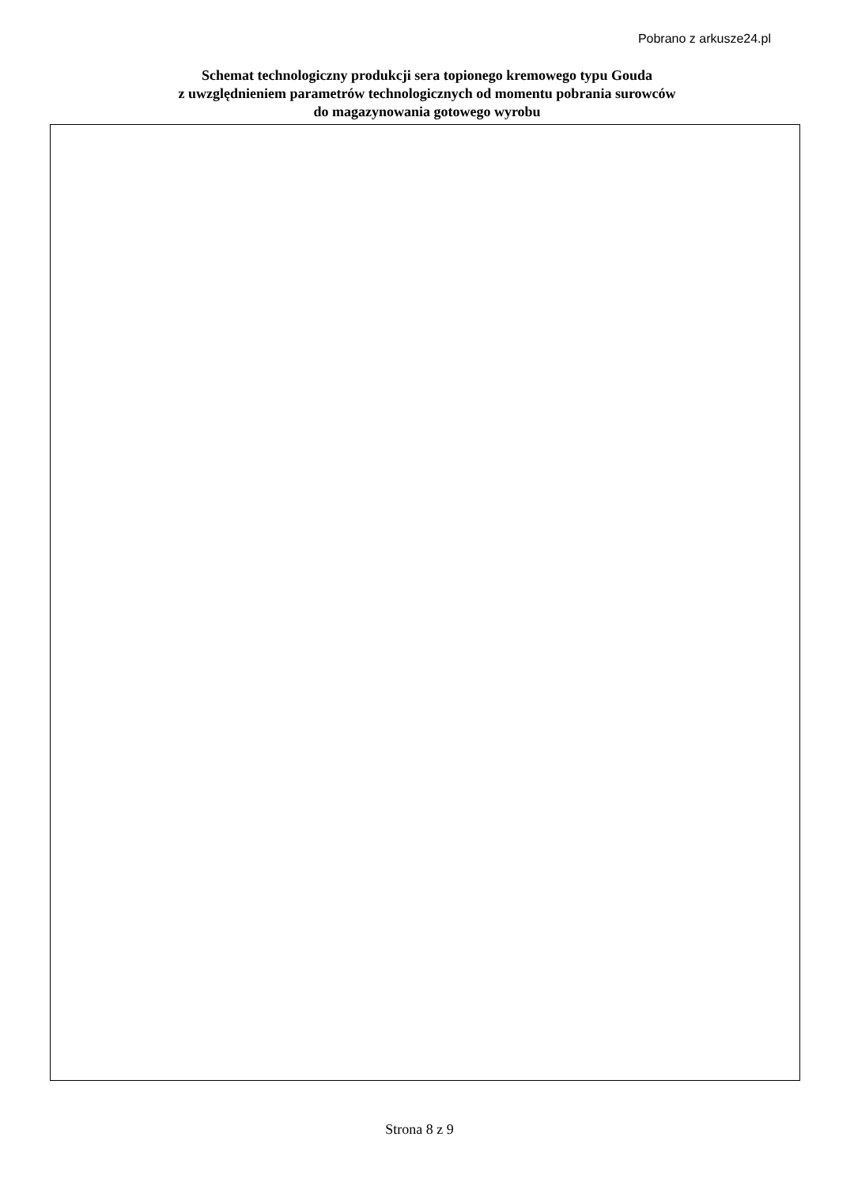Pobrano z arkusze24.pl
Schemat technologiczny produkcji sera topionego kremowego typu Gouda
z uwzględnieniem parametrów technologicznych od momentu pobrania surowców
do magazynowania gotowego wyrobu
Strona 8 z 9